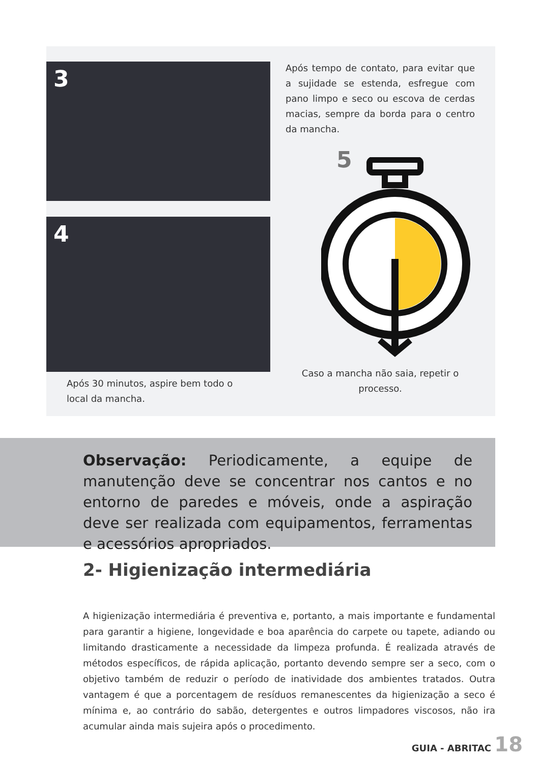3
4
Após 30 minutos, aspire bem todo o local da mancha.
Após tempo de contato, para evitar que a sujidade se estenda, esfregue com pano limpo e seco ou escova de cerdas macias, sempre da borda para o centro da mancha.
5
Caso a mancha não saia, repetir o processo.
Observação: Periodicamente, a equipe de manutenção deve se concentrar nos cantos e no entorno de paredes e móveis, onde a aspiração deve ser realizada com equipamentos, ferramentas e acessórios apropriados.
2- Higienização intermediária
A higienização intermediária é preventiva e, portanto, a mais importante e fundamental para garantir a higiene, longevidade e boa aparência do carpete ou tapete, adiando ou limitando drasticamente a necessidade da limpeza profunda. É realizada através de métodos específicos, de rápida aplicação, portanto devendo sempre ser a seco, com o objetivo também de reduzir o período de inatividade dos ambientes tratados. Outra vantagem é que a porcentagem de resíduos remanescentes da higienização a seco é mínima e, ao contrário do sabão, detergentes e outros limpadores viscosos, não ira acumular ainda mais sujeira após o procedimento.
GUIA - ABRITAC 18